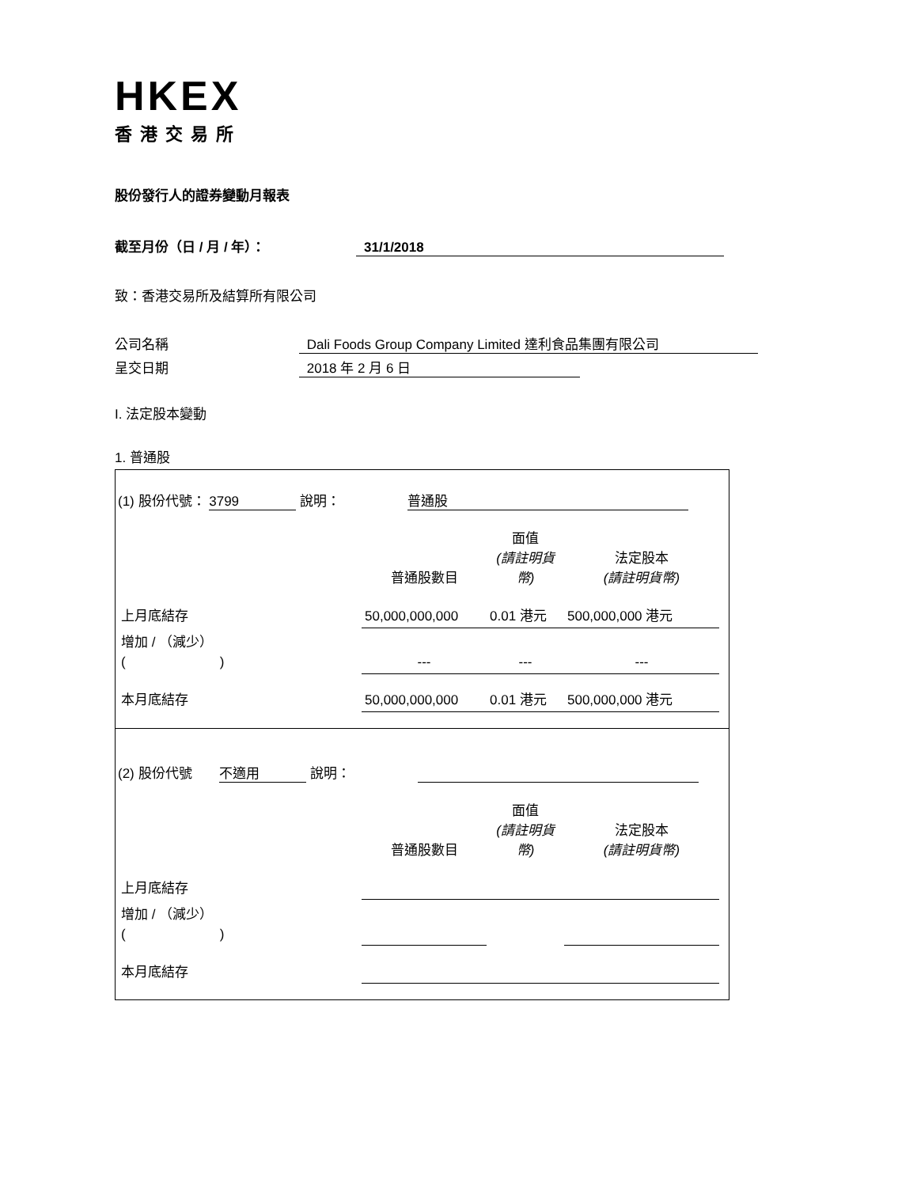HKEX
香港交易所
股份發行人的證券變動月報表
截至月份（日 / 月 / 年）： 31/1/2018
致：香港交易所及結算所有限公司
公司名稱 Dali Foods Group Company Limited 達利食品集團有限公司
呈交日期 2018 年 2 月 6 日
I. 法定股本變動
1. 普通股
(1) 股份代號： 3799 說明： 普通股
| | 普通股數目 | 面值 (請註明貨幣) | 法定股本 (請註明貨幣) |
| 上月底結存 | 50,000,000,000 | 0.01 港元 | 500,000,000 港元 |
| 增加 / （減少） ( ) | --- | --- | --- |
| 本月底結存 | 50,000,000,000 | 0.01 港元 | 500,000,000 港元 |
(2) 股份代號 不適用 說明：
| | 普通股數目 | 面值 (請註明貨幣) | 法定股本 (請註明貨幣) |
| 上月底結存 | | | |
| 增加 / （減少） ( ) | | | |
| 本月底結存 | | | |